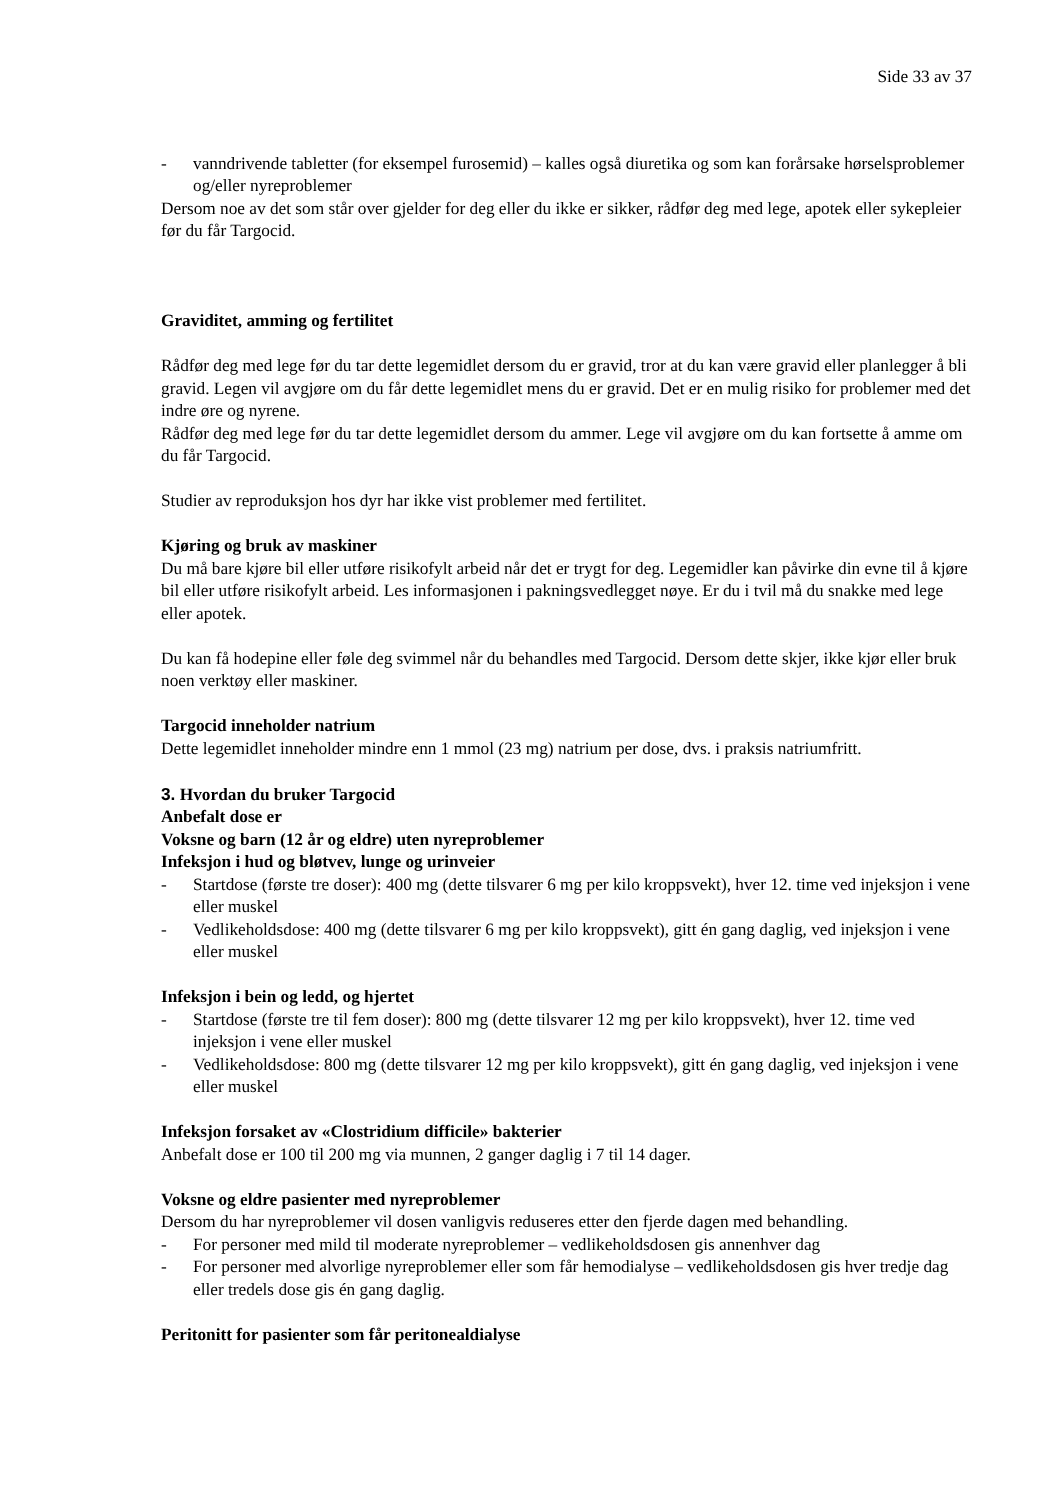Side 33 av 37
- vanndrivende tabletter (for eksempel furosemid) – kalles også diuretika og som kan forårsake hørselsproblemer og/eller nyreproblemer
Dersom noe av det som står over gjelder for deg eller du ikke er sikker, rådfør deg med lege, apotek eller sykepleier før du får Targocid.
Graviditet, amming og fertilitet
Rådfør deg med lege før du tar dette legemidlet dersom du er gravid, tror at du kan være gravid eller planlegger å bli gravid. Legen vil avgjøre om du får dette legemidlet mens du er gravid. Det er en mulig risiko for problemer med det indre øre og nyrene.
Rådfør deg med lege før du tar dette legemidlet dersom du ammer. Lege vil avgjøre om du kan fortsette å amme om du får Targocid.
Studier av reproduksjon hos dyr har ikke vist problemer med fertilitet.
Kjøring og bruk av maskiner
Du må bare kjøre bil eller utføre risikofylt arbeid når det er trygt for deg. Legemidler kan påvirke din evne til å kjøre bil eller utføre risikofylt arbeid. Les informasjonen i pakningsvedlegget nøye. Er du i tvil må du snakke med lege eller apotek.
Du kan få hodepine eller føle deg svimmel når du behandles med Targocid. Dersom dette skjer, ikke kjør eller bruk noen verktøy eller maskiner.
Targocid inneholder natrium
Dette legemidlet inneholder mindre enn 1 mmol (23 mg) natrium per dose, dvs. i praksis natriumfritt.
3. Hvordan du bruker Targocid
Anbefalt dose er
Voksne og barn (12 år og eldre) uten nyreproblemer
Infeksjon i hud og bløtvev, lunge og urinveier
- Startdose (første tre doser): 400 mg (dette tilsvarer 6 mg per kilo kroppsvekt), hver 12. time ved injeksjon i vene eller muskel
- Vedlikeholdsdose: 400 mg (dette tilsvarer 6 mg per kilo kroppsvekt), gitt én gang daglig, ved injeksjon i vene eller muskel
Infeksjon i bein og ledd, og hjertet
- Startdose (første tre til fem doser): 800 mg (dette tilsvarer 12 mg per kilo kroppsvekt), hver 12. time ved injeksjon i vene eller muskel
- Vedlikeholdsdose: 800 mg (dette tilsvarer 12 mg per kilo kroppsvekt), gitt én gang daglig, ved injeksjon i vene eller muskel
Infeksjon forsaket av «Clostridium difficile» bakterier
Anbefalt dose er 100 til 200 mg via munnen, 2 ganger daglig i 7 til 14 dager.
Voksne og eldre pasienter med nyreproblemer
Dersom du har nyreproblemer vil dosen vanligvis reduseres etter den fjerde dagen med behandling.
- For personer med mild til moderate nyreproblemer – vedlikeholdsdosen gis annenhver dag
- For personer med alvorlige nyreproblemer eller som får hemodialyse – vedlikeholdsdosen gis hver tredje dag eller tredels dose gis én gang daglig.
Peritonitt for pasienter som får peritonealdialyse